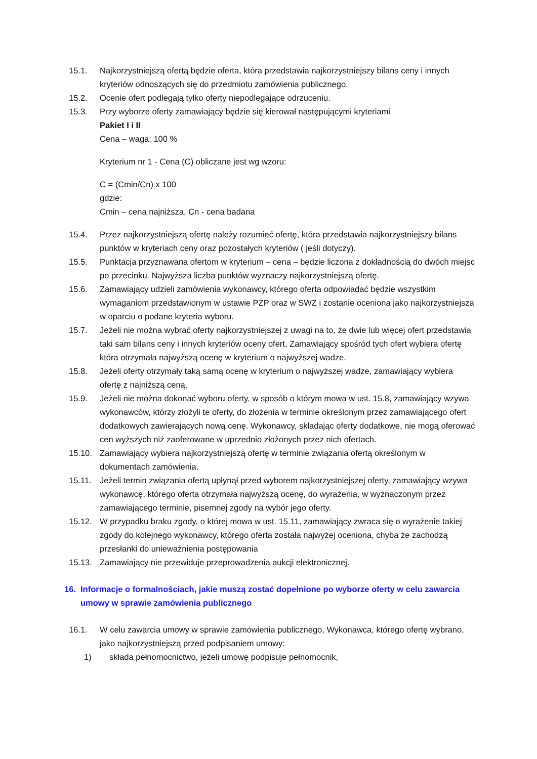15.1. Najkorzystniejszą ofertą będzie oferta, która przedstawia najkorzystniejszy bilans ceny i innych kryteriów odnoszących się do przedmiotu zamówienia publicznego.
15.2. Ocenie ofert podlegają tylko oferty niepodlegające odrzuceniu.
15.3. Przy wyborze oferty zamawiający będzie się kierował następującymi kryteriami
Pakiet I i II
Cena – waga: 100 %
Kryterium nr 1 - Cena (C) obliczane jest wg wzoru:
C = (Cmin/Cn) x 100
gdzie:
Cmin – cena najniższa, Cn - cena badana
15.4. Przez najkorzystniejszą ofertę należy rozumieć ofertę, która przedstawia najkorzystniejszy bilans punktów w kryteriach ceny oraz pozostałych kryteriów ( jeśli dotyczy).
15.5. Punktacja przyznawana ofertom w kryterium – cena – będzie liczona z dokładnością do dwóch miejsc po przecinku. Najwyższa liczba punktów wyznaczy najkorzystniejszą ofertę.
15.6. Zamawiający udzieli zamówienia wykonawcy, którego oferta odpowiadać będzie wszystkim wymaganiom przedstawionym w ustawie PZP oraz w SWZ i zostanie oceniona jako najkorzystniejsza w oparciu o podane kryteria wyboru.
15.7. Jeżeli nie można wybrać oferty najkorzystniejszej z uwagi na to, że dwie lub więcej ofert przedstawia taki sam bilans ceny i innych kryteriów oceny ofert, Zamawiający spośród tych ofert wybiera ofertę która otrzymała najwyższą ocenę w kryterium o najwyższej wadze.
15.8. Jeżeli oferty otrzymały taką samą ocenę w kryterium o najwyższej wadze, zamawiający wybiera ofertę z najniższą ceną.
15.9. Jeżeli nie można dokonać wyboru oferty, w sposób o którym mowa w ust. 15.8, zamawiający wzywa wykonawców, którzy złożyli te oferty, do złożenia w terminie określonym przez zamawiającego ofert dodatkowych zawierających nową cenę. Wykonawcy, składając oferty dodatkowe, nie mogą oferować cen wyższych niż zaoferowane w uprzednio złożonych przez nich ofertach.
15.10. Zamawiający wybiera najkorzystniejszą ofertę w terminie związania ofertą określonym w dokumentach zamówienia.
15.11. Jeżeli termin związania ofertą upłynął przed wyborem najkorzystniejszej oferty, zamawiający wzywa wykonawcę, którego oferta otrzymała najwyższą ocenę, do wyrażenia, w wyznaczonym przez zamawiającego terminie, pisemnej zgody na wybór jego oferty.
15.12. W przypadku braku zgody, o której mowa w ust. 15.11, zamawiający zwraca się o wyrażenie takiej zgody do kolejnego wykonawcy, którego oferta została najwyżej oceniona, chyba że zachodzą przesłanki do unieważnienia postępowania
15.13. Zamawiający nie przewiduje przeprowadzenia aukcji elektronicznej.
16. Informacje o formalnościach, jakie muszą zostać dopełnione po wyborze oferty w celu zawarcia umowy w sprawie zamówienia publicznego
16.1. W celu zawarcia umowy w sprawie zamówienia publicznego, Wykonawca, którego ofertę wybrano, jako najkorzystniejszą przed podpisaniem umowy:
1) składa pełnomocnictwo, jeżeli umowę podpisuje pełnomocnik,